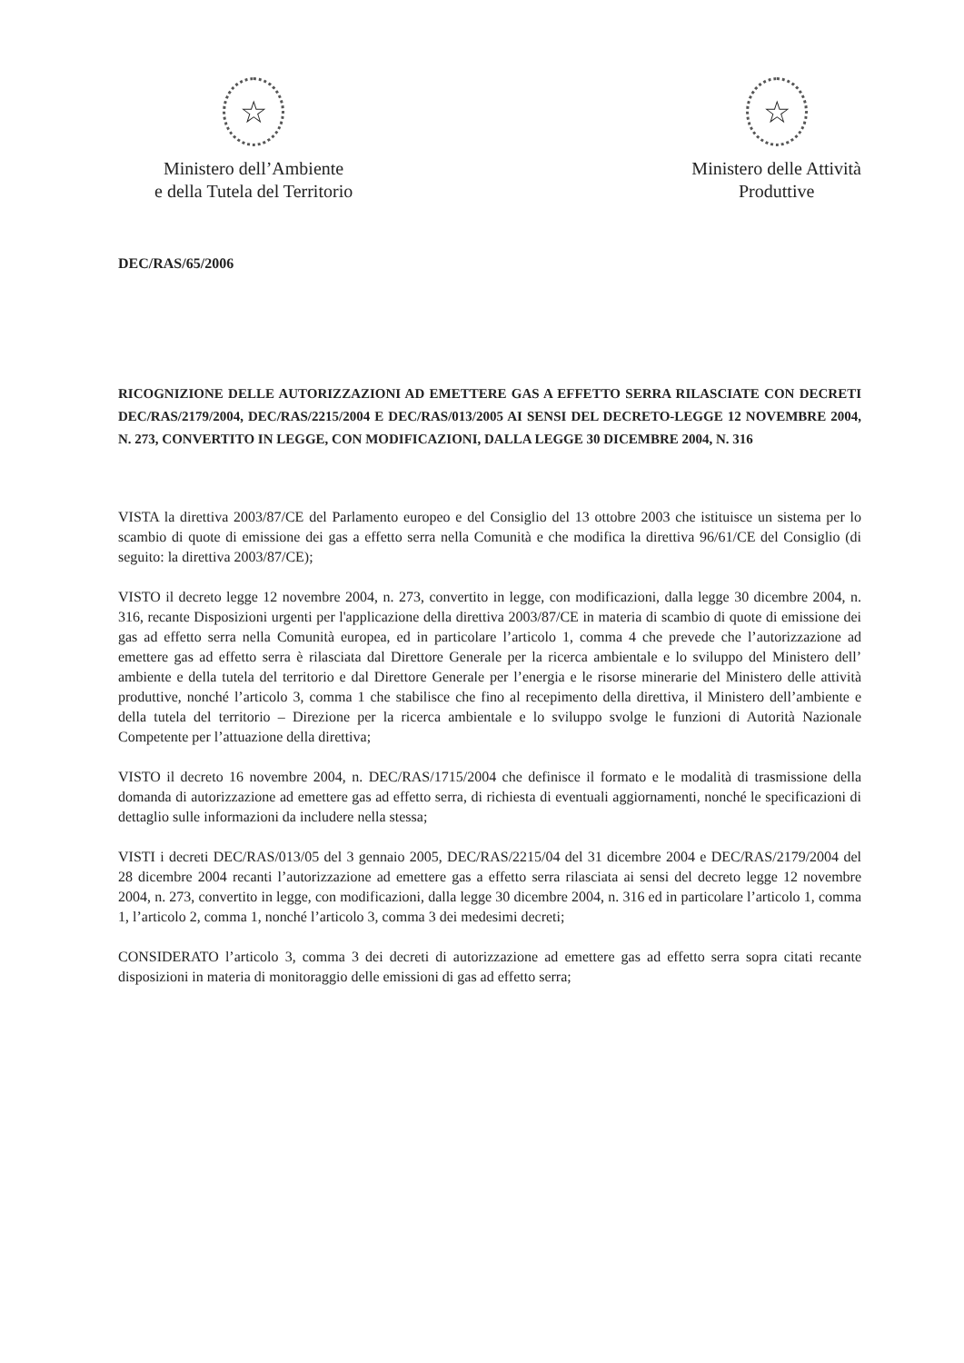☆
Ministero dell’Ambiente
e della Tutela del Territorio
☆
Ministero delle Attività
Produttive
DEC/RAS/65/2006
RICOGNIZIONE DELLE AUTORIZZAZIONI AD EMETTERE GAS A EFFETTO SERRA RILASCIATE CON DECRETI DEC/RAS/2179/2004, DEC/RAS/2215/2004 E DEC/RAS/013/2005 AI SENSI DEL DECRETO-LEGGE 12 NOVEMBRE 2004, N. 273, CONVERTITO IN LEGGE, CON MODIFICAZIONI, DALLA LEGGE 30 DICEMBRE 2004, N. 316
VISTA la direttiva 2003/87/CE del Parlamento europeo e del Consiglio del 13 ottobre 2003 che istituisce un sistema per lo scambio di quote di emissione dei gas a effetto serra nella Comunità e che modifica la direttiva 96/61/CE del Consiglio (di seguito: la direttiva 2003/87/CE);
VISTO il decreto legge 12 novembre 2004, n. 273, convertito in legge, con modificazioni, dalla legge 30 dicembre 2004, n. 316, recante Disposizioni urgenti per l'applicazione della direttiva 2003/87/CE in materia di scambio di quote di emissione dei gas ad effetto serra nella Comunità europea, ed in particolare l’articolo 1, comma 4 che prevede che l’autorizzazione ad emettere gas ad effetto serra è rilasciata dal Direttore Generale per la ricerca ambientale e lo sviluppo del Ministero dell’ ambiente e della tutela del territorio e dal Direttore Generale per l’energia e le risorse minerarie del Ministero delle attività produttive, nonché l’articolo 3, comma 1 che stabilisce che fino al recepimento della direttiva, il Ministero dell’ambiente e della tutela del territorio – Direzione per la ricerca ambientale e lo sviluppo svolge le funzioni di Autorità Nazionale Competente per l’attuazione della direttiva;
VISTO il decreto 16 novembre 2004, n. DEC/RAS/1715/2004 che definisce il formato e le modalità di trasmissione della domanda di autorizzazione ad emettere gas ad effetto serra, di richiesta di eventuali aggiornamenti, nonché le specificazioni di dettaglio sulle informazioni da includere nella stessa;
VISTI i decreti DEC/RAS/013/05 del 3 gennaio 2005, DEC/RAS/2215/04 del 31 dicembre 2004 e DEC/RAS/2179/2004 del 28 dicembre 2004 recanti l’autorizzazione ad emettere gas a effetto serra rilasciata ai sensi del decreto legge 12 novembre 2004, n. 273, convertito in legge, con modificazioni, dalla legge 30 dicembre 2004, n. 316 ed in particolare l’articolo 1, comma 1, l’articolo 2, comma 1, nonché l’articolo 3, comma 3 dei medesimi decreti;
CONSIDERATO l’articolo 3, comma 3 dei decreti di autorizzazione ad emettere gas ad effetto serra sopra citati recante disposizioni in materia di monitoraggio delle emissioni di gas ad effetto serra;